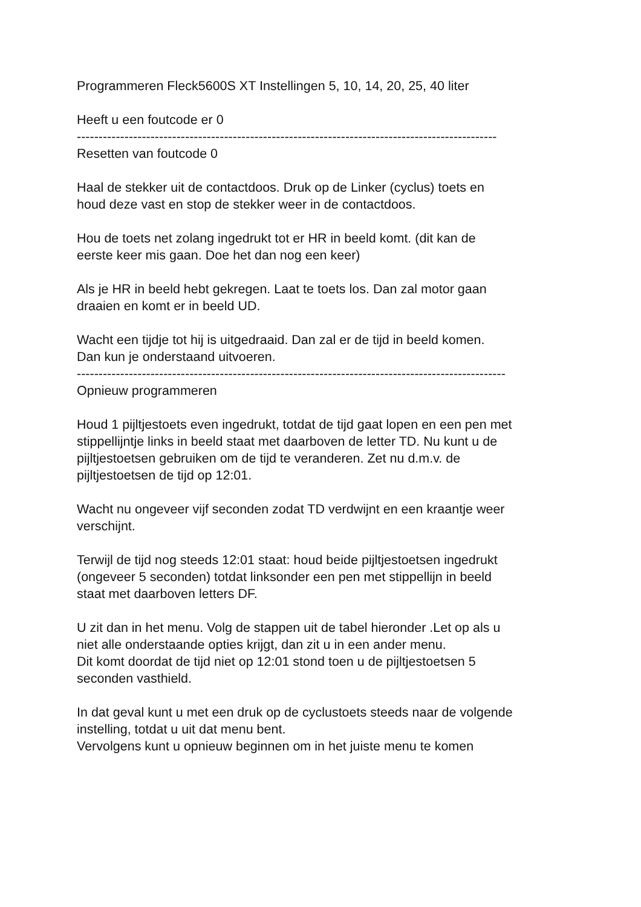Programmeren Fleck5600S XT Instellingen 5, 10, 14, 20, 25, 40 liter
Heeft u een foutcode er 0
-------------------------------------------------------------------------------------------------
Resetten van foutcode 0
Haal de stekker uit de contactdoos. Druk op de Linker (cyclus) toets en
houd deze vast en stop de stekker weer in de contactdoos.
Hou de toets net zolang ingedrukt tot er HR in beeld komt. (dit kan de
eerste keer mis gaan. Doe het dan nog een keer)
Als je HR in beeld hebt gekregen. Laat te toets los. Dan zal motor gaan
draaien en komt er in beeld UD.
Wacht een tijdje tot hij is uitgedraaid. Dan zal er de tijd in beeld komen.
Dan kun je onderstaand uitvoeren.
---------------------------------------------------------------------------------------------------
Opnieuw programmeren
Houd 1 pijltjestoets even ingedrukt, totdat de tijd gaat lopen en een pen met
stippellijntje links in beeld staat met daarboven de letter TD. Nu kunt u de
pijltjestoetsen gebruiken om de tijd te veranderen. Zet nu d.m.v. de
pijltjestoetsen de tijd op 12:01.
Wacht nu ongeveer vijf seconden zodat TD verdwijnt en een kraantje weer
verschijnt.
Terwijl de tijd nog steeds 12:01 staat: houd beide pijltjestoetsen ingedrukt
(ongeveer 5 seconden) totdat linksonder een pen met stippellijn in beeld
staat met daarboven letters DF.
U zit dan in het menu. Volg de stappen uit de tabel hieronder .Let op als u
niet alle onderstaande opties krijgt, dan zit u in een ander menu.
Dit komt doordat de tijd niet op 12:01 stond toen u de pijltjestoetsen 5
seconden vasthield.
In dat geval kunt u met een druk op de cyclustoets steeds naar de volgende
instelling, totdat u uit dat menu bent.
Vervolgens kunt u opnieuw beginnen om in het juiste menu te komen